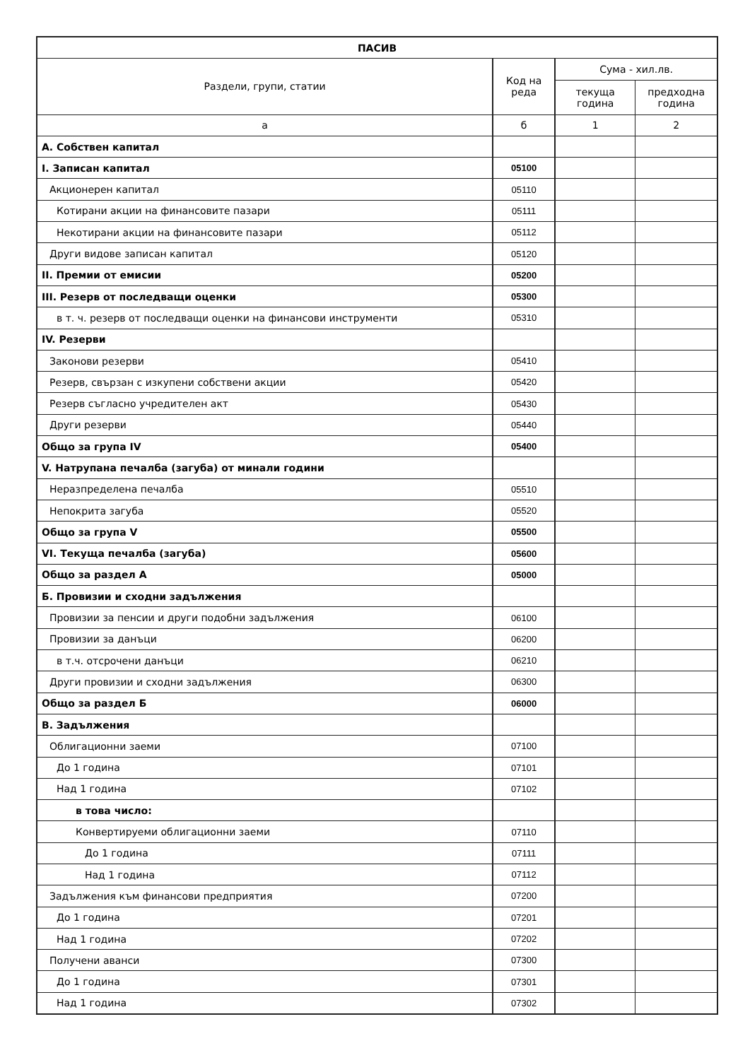| ПАСИВ | | | |
| --- | --- | --- | --- |
| Раздели, групи, статии | Код на реда | Сума - хил.лв. | |
| | | текуща година | предходна година |
| а | б | 1 | 2 |
| А. Собствен капитал | | | |
| I. Записан капитал | 05100 | | |
| Акционерен капитал | 05110 | | |
| Котирани акции на финансовите пазари | 05111 | | |
| Некотирани акции на финансовите пазари | 05112 | | |
| Други видове записан капитал | 05120 | | |
| II. Премии от емисии | 05200 | | |
| III. Резерв от последващи оценки | 05300 | | |
| в т. ч. резерв от последващи оценки на финансови инструменти | 05310 | | |
| IV. Резерви | | | |
| Законови резерви | 05410 | | |
| Резерв, свързан с изкупени собствени акции | 05420 | | |
| Резерв съгласно учредителен акт | 05430 | | |
| Други резерви | 05440 | | |
| Общо за група IV | 05400 | | |
| V. Натрупана печалба (загуба) от минали години | | | |
| Неразпределена печалба | 05510 | | |
| Непокрита загуба | 05520 | | |
| Общо за група V | 05500 | | |
| VI. Текуща печалба (загуба) | 05600 | | |
| Общо за раздел А | 05000 | | |
| Б. Провизии и сходни задължения | | | |
| Провизии за пенсии и други подобни задължения | 06100 | | |
| Провизии за данъци | 06200 | | |
| в т.ч. отсрочени данъци | 06210 | | |
| Други провизии и сходни задължения | 06300 | | |
| Общо за раздел Б | 06000 | | |
| В. Задължения | | | |
| Облигационни заеми | 07100 | | |
| До 1 година | 07101 | | |
| Над 1 година | 07102 | | |
| в това число: | | | |
| Конвертируеми облигационни заеми | 07110 | | |
| До 1 година | 07111 | | |
| Над 1 година | 07112 | | |
| Задължения към финансови предприятия | 07200 | | |
| До 1 година | 07201 | | |
| Над 1 година | 07202 | | |
| Получени аванси | 07300 | | |
| До 1 година | 07301 | | |
| Над 1 година | 07302 | | |